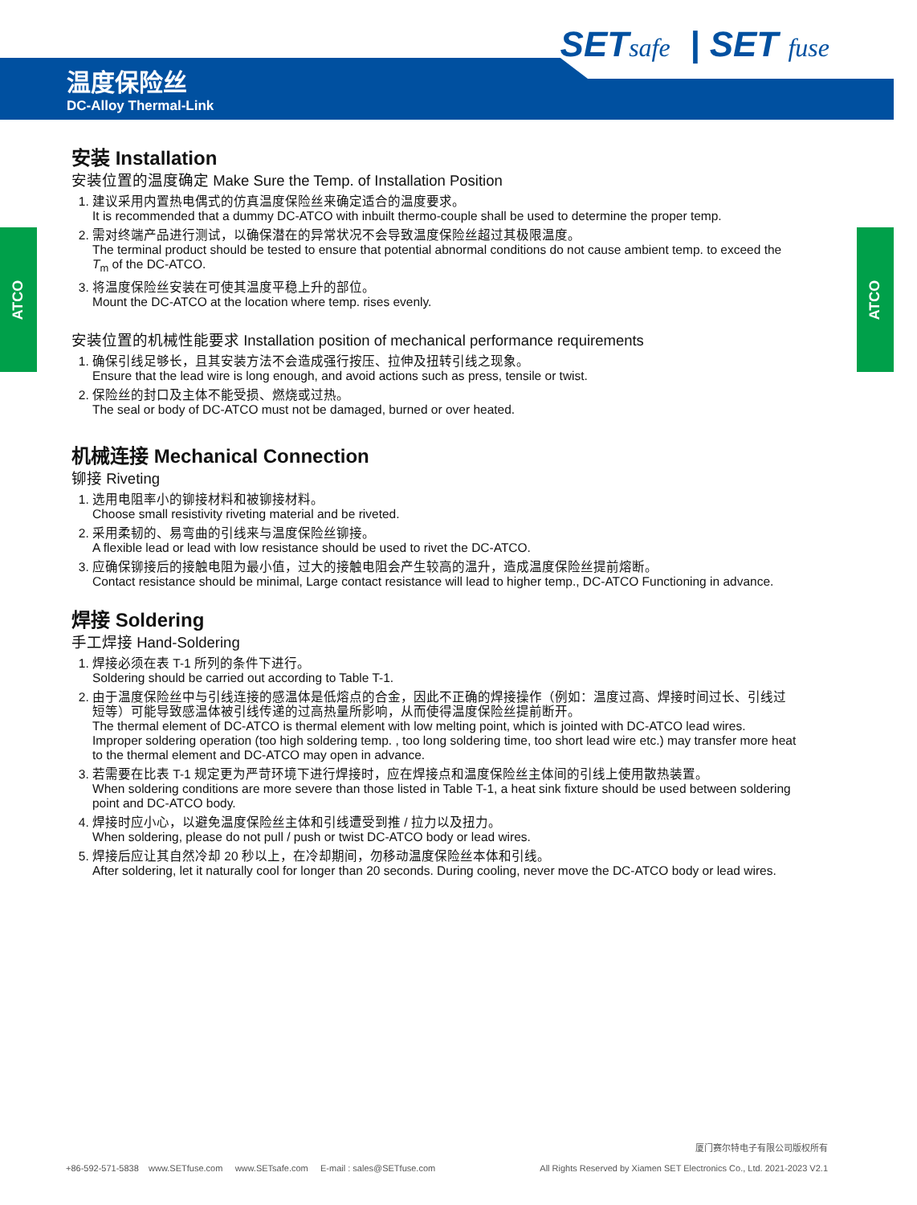SETsafe | SET fuse
温度保险丝
DC-Alloy Thermal-Link
ATCO ATCO
安装 Installation
安装位置的温度确定 Make Sure the Temp. of Installation Position
1. 建议采用内置热电偶式的仿真温度保险丝来确定适合的温度要求。
It is recommended that a dummy DC-ATCO with inbuilt thermo-couple shall be used to determine the proper temp.
2. 需对终端产品进行测试，以确保潜在的异常状况不会导致温度保险丝超过其极限温度。
The terminal product should be tested to ensure that potential abnormal conditions do not cause ambient temp. to exceed the T<sub>m</sub> of the DC-ATCO.
3. 将温度保险丝安装在可使其温度平稳上升的部位。
Mount the DC-ATCO at the location where temp. rises evenly.
安装位置的机械性能要求 Installation position of mechanical performance requirements
1. 确保引线足够长，且其安装方法不会造成强行按压、拉伸及扭转引线之现象。
Ensure that the lead wire is long enough, and avoid actions such as press, tensile or twist.
2. 保险丝的封口及主体不能受损、燃烧或过热。
The seal or body of DC-ATCO must not be damaged, burned or over heated.
机械连接 Mechanical Connection
铆接 Riveting
1. 选用电阻率小的铆接材料和被铆接材料。
Choose small resistivity riveting material and be riveted.
2. 采用柔韧的、易弯曲的引线来与温度保险丝铆接。
A flexible lead or lead with low resistance should be used to rivet the DC-ATCO.
3. 应确保铆接后的接触电阻为最小值，过大的接触电阻会产生较高的温升，造成温度保险丝提前熔断。
Contact resistance should be minimal, Large contact resistance will lead to higher temp., DC-ATCO Functioning in advance.
焊接 Soldering
手工焊接 Hand-Soldering
1. 焊接必须在表 T-1 所列的条件下进行。
Soldering should be carried out according to Table T-1.
2. 由于温度保险丝中与引线连接的感温体是低熔点的合金，因此不正确的焊接操作（例如：温度过高、焊接时间过长、引线过短等）可能导致感温体被引线传递的过高热量所影响，从而使得温度保险丝提前断开。
The thermal element of DC-ATCO is thermal element with low melting point, which is jointed with DC-ATCO lead wires. Improper soldering operation (too high soldering temp. , too long soldering time, too short lead wire etc.) may transfer more heat to the thermal element and DC-ATCO may open in advance.
3. 若需要在比表 T-1 规定更为严苛环境下进行焊接时，应在焊接点和温度保险丝主体间的引线上使用散热装置。
When soldering conditions are more severe than those listed in Table T-1, a heat sink fixture should be used between soldering point and DC-ATCO body.
4. 焊接时应小心，以避免温度保险丝主体和引线遭受到推 / 拉力以及扭力。
When soldering, please do not pull / push or twist DC-ATCO body or lead wires.
5. 焊接后应让其自然冷却 20 秒以上，在冷却期间，勿移动温度保险丝本体和引线。
After soldering, let it naturally cool for longer than 20 seconds. During cooling, never move the DC-ATCO body or lead wires.
+86-592-571-5838 www.SETfuse.com www.SETsafe.com E-mail : sales@SETfuse.com
厦门赛尔特电子有限公司版权所有
All Rights Reserved by Xiamen SET Electronics Co., Ltd. 2021-2023 V2.1